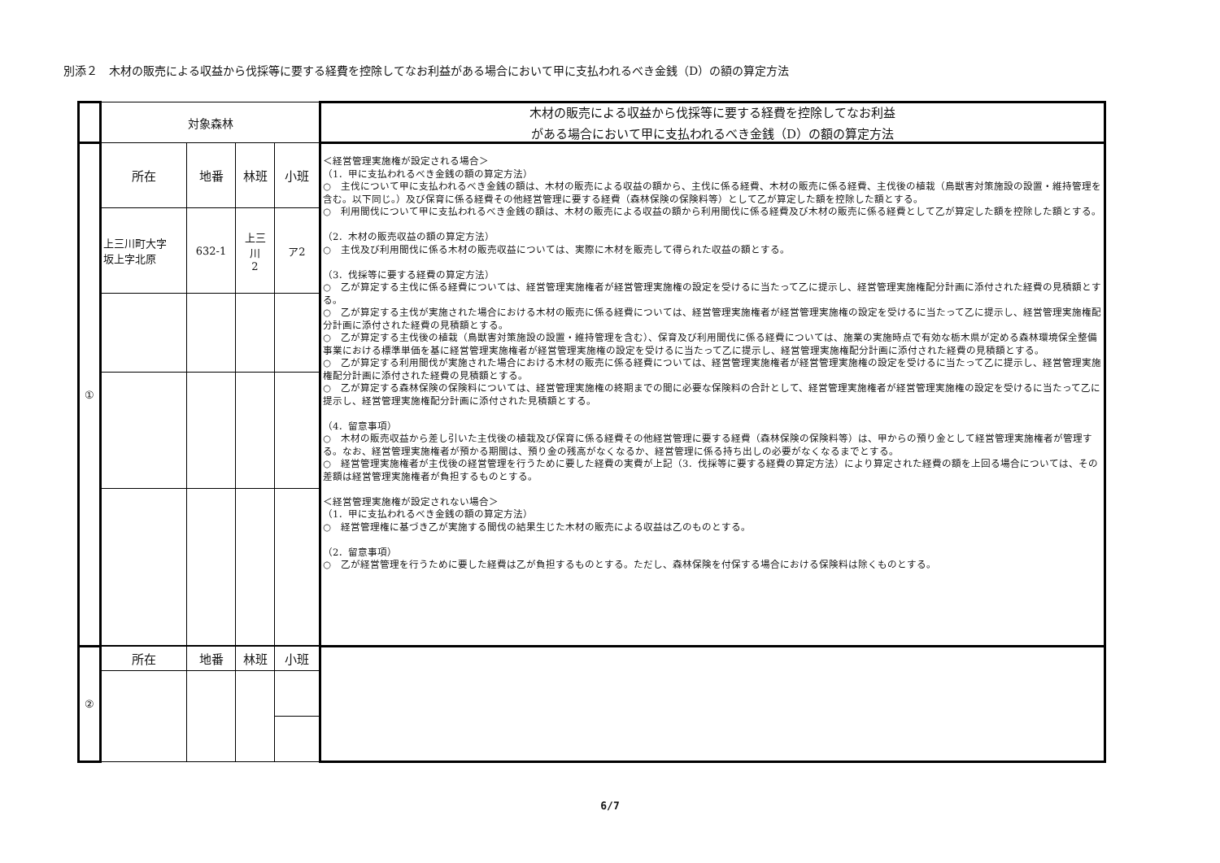別添２　木材の販売による収益から伐採等に要する経費を控除してなお利益がある場合において甲に支払われるべき金銭（D）の額の算定方法
| | 対象森林 | | | | 木材の販売による収益から伐採等に要する経費を控除してなお利益 がある場合において甲に支払われるべき金銭（D）の額の算定方法 |
| ① | 所在 | 地番 | 林班 | 小班 | ＜経営管理実施権が設定される場合＞ （1．甲に支払われるべき金銭の額の算定方法） ○ 主伐について甲に支払われるべき金銭の額は、木材の販売による収益の額から、主伐に係る経費、木材の販売に係る経費、主伐後の植栽（鳥獣害対策施設の設置・維持管理を含む。以下同じ。）及び保育に係る経費その他経営管理に要する経費（森林保険の保険料等）として乙が算定した額を控除した額とする。 ○ 利用間伐について甲に支払われるべき金銭の額は、木材の販売による収益の額から利用間伐に係る経費及び木材の販売に係る経費として乙が算定した額を控除した額とする。 （2．木材の販売収益の額の算定方法） ○ 主伐及び利用間伐に係る木材の販売収益については、実際に木材を販売して得られた収益の額とする。 （3．伐採等に要する経費の算定方法） ○ 乙が算定する主伐に係る経費については、経営管理実施権者が経営管理実施権の設定を受けるに当たって乙に提示し、経営管理実施権配分計画に添付された経費の見積額とする。 ○ 乙が算定する主伐が実施された場合における木材の販売に係る経費については、経営管理実施権者が経営管理実施権の設定を受けるに当たって乙に提示し、経営管理実施権配分計画に添付された経費の見積額とする。 ○ 乙が算定する主伐後の植栽（鳥獣害対策施設の設置・維持管理を含む）、保育及び利用間伐に係る経費については、施業の実施時点で有効な栃木県が定める森林環境保全整備事業における標準単価を基に経営管理実施権者が経営管理実施権の設定を受けるに当たって乙に提示し、経営管理実施権配分計画に添付された経費の見積額とする。 ○ 乙が算定する利用間伐が実施された場合における木材の販売に係る経費については、経営管理実施権者が経営管理実施権の設定を受けるに当たって乙に提示し、経営管理実施権配分計画に添付された経費の見積額とする。 ○ 乙が算定する森林保険の保険料については、経営管理実施権の終期までの間に必要な保険料の合計として、経営管理実施権者が経営管理実施権の設定を受けるに当たって乙に提示し、経営管理実施権配分計画に添付された見積額とする。 （4．留意事項） ○ 木材の販売収益から差し引いた主伐後の植栽及び保育に係る経費その他経営管理に要する経費（森林保険の保険料等）は、甲からの預り金として経営管理実施権者が管理する。なお、経営管理実施権者が預かる期間は、預り金の残高がなくなるか、経営管理に係る持ち出しの必要がなくなるまでとする。 ○ 経営管理実施権者が主伐後の経営管理を行うために要した経費の実費が上記（3．伐採等に要する経費の算定方法）により算定された経費の額を上回る場合については、その差額は経営管理実施権者が負担するものとする。 ＜経営管理実施権が設定されない場合＞ （1．甲に支払われるべき金銭の額の算定方法） ○ 経営管理権に基づき乙が実施する間伐の結果生じた木材の販売による収益は乙のものとする。 （2．留意事項） ○ 乙が経営管理を行うために要した経費は乙が負担するものとする。ただし、森林保険を付保する場合における保険料は除くものとする。 |
| | 上三川町大字 坂上字北原 | 632-1 | 上三 川 2 | ア2 | |
| ② | 所在 | 地番 | 林班 | 小班 | |
6/7